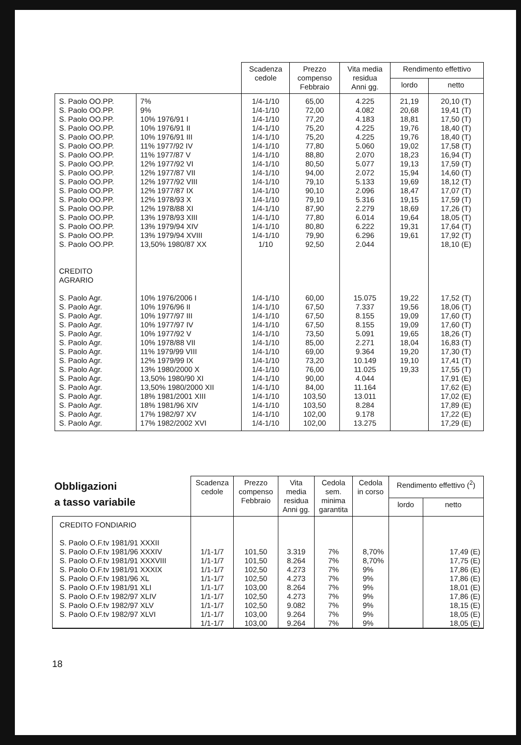| | | Scadenza cedole | Prezzo compenso Febbraio | Vita media residua Anni gg. | Rendimento effettivo | |
| --- | --- | --- | --- | --- | --- | --- |
| | | | | | lordo | netto |
| S. Paolo OO.PP. S. Paolo OO.PP. S. Paolo OO.PP. S. Paolo OO.PP. S. Paolo OO.PP. S. Paolo OO.PP. S. Paolo OO.PP. S. Paolo OO.PP. S. Paolo OO.PP. S. Paolo OO.PP. S. Paolo OO.PP. S. Paolo OO.PP. S. Paolo OO.PP. S. Paolo OO.PP. S. Paolo OO.PP. S. Paolo OO.PP. S. Paolo OO.PP. CREDITO AGRARIO | 7% 9% 10% 1976/91 I 10% 1976/91 II 10% 1976/91 III 11% 1977/92 IV 11% 1977/87 V 12% 1977/92 VI 12% 1977/87 VII 12% 1977/92 VIII 12% 1977/87 IX 12% 1978/93 X 12% 1978/88 XI 13% 1978/93 XIII 13% 1979/94 XIV 13% 1979/94 XVIII 13,50% 1980/87 XX | 1/4-1/10 1/4-1/10 1/4-1/10 1/4-1/10 1/4-1/10 1/4-1/10 1/4-1/10 1/4-1/10 1/4-1/10 1/4-1/10 1/4-1/10 1/4-1/10 1/4-1/10 1/4-1/10 1/4-1/10 1/4-1/10 1/10 | 65,00 72,00 77,20 75,20 75,20 77,80 88,80 80,50 94,00 79,10 90,10 79,10 87,90 77,80 80,80 79,90 92,50 | 4.225 4.082 4.183 4.225 4.225 5.060 2.070 5.077 2.072 5.133 2.096 5.316 2.279 6.014 6.222 6.296 2.044 | 21,19 20,68 18,81 19,76 19,76 19,02 18,23 19,13 15,94 19,69 18,47 19,15 18,69 19,64 19,31 19,61 | 20,10 (T) 19,41 (T) 17,50 (T) 18,40 (T) 18,40 (T) 17,58 (T) 16,94 (T) 17,59 (T) 14,60 (T) 18,12 (T) 17,07 (T) 17,59 (T) 17,26 (T) 18,05 (T) 17,64 (T) 17,92 (T) 18,10 (E) |
| S. Paolo Agr. S. Paolo Agr. S. Paolo Agr. S. Paolo Agr. S. Paolo Agr. S. Paolo Agr. S. Paolo Agr. S. Paolo Agr. S. Paolo Agr. S. Paolo Agr. S. Paolo Agr. S. Paolo Agr. S. Paolo Agr. S. Paolo Agr. S. Paolo Agr. | 10% 1976/2006 I 10% 1976/96 II 10% 1977/97 III 10% 1977/97 IV 10% 1977/92 V 10% 1978/88 VII 11% 1979/99 VIII 12% 1979/99 IX 13% 1980/2000 X 13,50% 1980/90 XI 13,50% 1980/2000 XII 18% 1981/2001 XIII 18% 1981/96 XIV 17% 1982/97 XV 17% 1982/2002 XVI | 1/4-1/10 1/4-1/10 1/4-1/10 1/4-1/10 1/4-1/10 1/4-1/10 1/4-1/10 1/4-1/10 1/4-1/10 1/4-1/10 1/4-1/10 1/4-1/10 1/4-1/10 1/4-1/10 1/4-1/10 | 60,00 67,50 67,50 67,50 73,50 85,00 69,00 73,20 76,00 90,00 84,00 103,50 103,50 102,00 102,00 | 15.075 7.337 8.155 8.155 5.091 2.271 9.364 10.149 11.025 4.044 11.164 13.011 8.284 9.178 13.275 | 19,22 19,56 19,09 19,09 19,65 18,04 19,20 19,10 19,33 | 17,52 (T) 18,06 (T) 17,60 (T) 17,60 (T) 18,26 (T) 16,83 (T) 17,30 (T) 17,41 (T) 17,55 (T) 17,91 (E) 17,62 (E) 17,02 (E) 17,89 (E) 17,22 (E) 17,29 (E) |
| Obbligazioni a tasso variabile | Scadenza cedole | Prezzo compenso Febbraio | Vita media residua Anni gg. | Cedola sem. minima garantita | Cedola in corso | Rendimento effettivo (<sup>2</sup>) | |
| --- | --- | --- | --- | --- | --- | --- | --- |
| | | | | | | lordo | netto |
| CREDITO FONDIARIO S. Paolo O.F.tv 1981/91 XXXII S. Paolo O.F.tv 1981/96 XXXIV S. Paolo O.F.tv 1981/91 XXXVIII S. Paolo O.F.tv 1981/91 XXXIX S. Paolo O.F.tv 1981/96 XL S. Paolo O.F.tv 1981/91 XLI S. Paolo O.F.tv 1982/97 XLIV S. Paolo O.F.tv 1982/97 XLV S. Paolo O.F.tv 1982/97 XLVI | 1/1-1/7 1/1-1/7 1/1-1/7 1/1-1/7 1/1-1/7 1/1-1/7 1/1-1/7 1/1-1/7 1/1-1/7 | 101,50 101,50 102,50 102,50 103,00 102,50 102,50 103,00 103,00 | 3.319 8.264 4.273 4.273 8.264 4.273 9.082 9.264 9.264 | 7% 7% 7% 7% 7% 7% 7% 7% 7% | 8,70% 8,70% 9% 9% 9% 9% 9% 9% 9% | | 17,49 (E) 17,75 (E) 17,86 (E) 17,86 (E) 18,01 (E) 17,86 (E) 18,15 (E) 18,05 (E) 18,05 (E) |
18